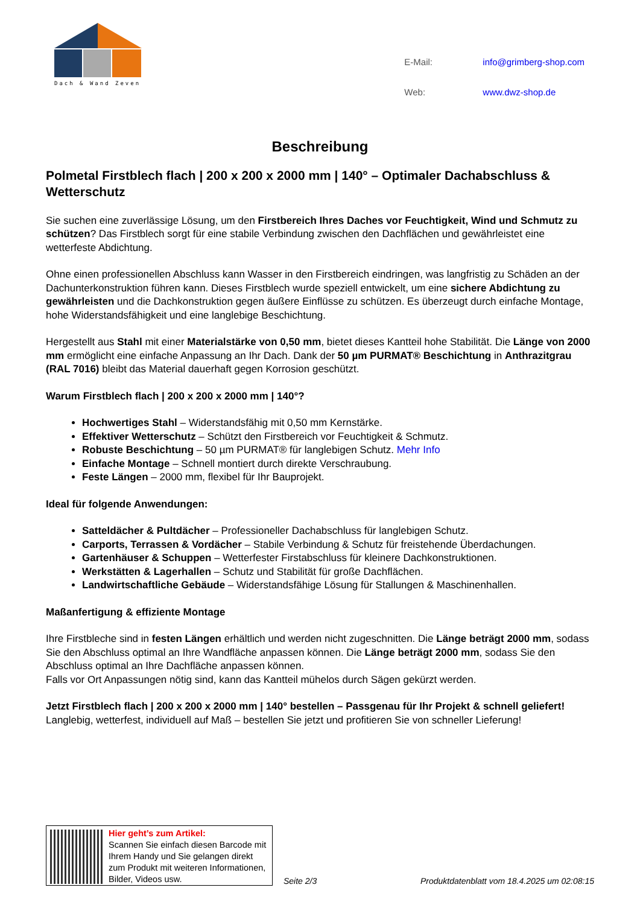Dach & Wand Zeven
| E-Mail: | info@grimberg-shop.com |
| Web: | www.dwz-shop.de |
Beschreibung
Polmetal Firstblech flach | 200 x 200 x 2000 mm | 140° – Optimaler Dachabschluss & Wetterschutz
Sie suchen eine zuverlässige Lösung, um den Firstbereich Ihres Daches vor Feuchtigkeit, Wind und Schmutz zu schützen? Das Firstblech sorgt für eine stabile Verbindung zwischen den Dachflächen und gewährleistet eine wetterfeste Abdichtung.
Ohne einen professionellen Abschluss kann Wasser in den Firstbereich eindringen, was langfristig zu Schäden an der Dachunterkonstruktion führen kann. Dieses Firstblech wurde speziell entwickelt, um eine sichere Abdichtung zu gewährleisten und die Dachkonstruktion gegen äußere Einflüsse zu schützen. Es überzeugt durch einfache Montage, hohe Widerstandsfähigkeit und eine langlebige Beschichtung.
Hergestellt aus Stahl mit einer Materialstärke von 0,50 mm, bietet dieses Kantteil hohe Stabilität. Die Länge von 2000 mm ermöglicht eine einfache Anpassung an Ihr Dach. Dank der 50 µm PURMAT® Beschichtung in Anthrazitgrau (RAL 7016) bleibt das Material dauerhaft gegen Korrosion geschützt.
Warum Firstblech flach | 200 x 200 x 2000 mm | 140°?
Hochwertiges Stahl – Widerstandsfähig mit 0,50 mm Kernstärke.
Effektiver Wetterschutz – Schützt den Firstbereich vor Feuchtigkeit & Schmutz.
Robuste Beschichtung – 50 µm PURMAT® für langlebigen Schutz. Mehr Info
Einfache Montage – Schnell montiert durch direkte Verschraubung.
Feste Längen – 2000 mm, flexibel für Ihr Bauprojekt.
Ideal für folgende Anwendungen:
Satteldächer & Pultdächer – Professioneller Dachabschluss für langlebigen Schutz.
Carports, Terrassen & Vordächer – Stabile Verbindung & Schutz für freistehende Überdachungen.
Gartenhäuser & Schuppen – Wetterfester Firstabschluss für kleinere Dachkonstruktionen.
Werkstätten & Lagerhallen – Schutz und Stabilität für große Dachflächen.
Landwirtschaftliche Gebäude – Widerstandsfähige Lösung für Stallungen & Maschinenhallen.
Maßanfertigung & effiziente Montage
Ihre Firstbleche sind in festen Längen erhältlich und werden nicht zugeschnitten. Die Länge beträgt 2000 mm, sodass Sie den Abschluss optimal an Ihre Wandfläche anpassen können. Die Länge beträgt 2000 mm, sodass Sie den Abschluss optimal an Ihre Dachfläche anpassen können.
Falls vor Ort Anpassungen nötig sind, kann das Kantteil mühelos durch Sägen gekürzt werden.
Jetzt Firstblech flach | 200 x 200 x 2000 mm | 140° bestellen – Passgenau für Ihr Projekt & schnell geliefert!
Langlebig, wetterfest, individuell auf Maß – bestellen Sie jetzt und profitieren Sie von schneller Lieferung!
Hier geht’s zum Artikel:
Scannen Sie einfach diesen Barcode mit Ihrem Handy und Sie gelangen direkt zum Produkt mit weiteren Informationen, Bilder, Videos usw.
Seite 2/3
Produktdatenblatt vom 18.4.2025 um 02:08:15